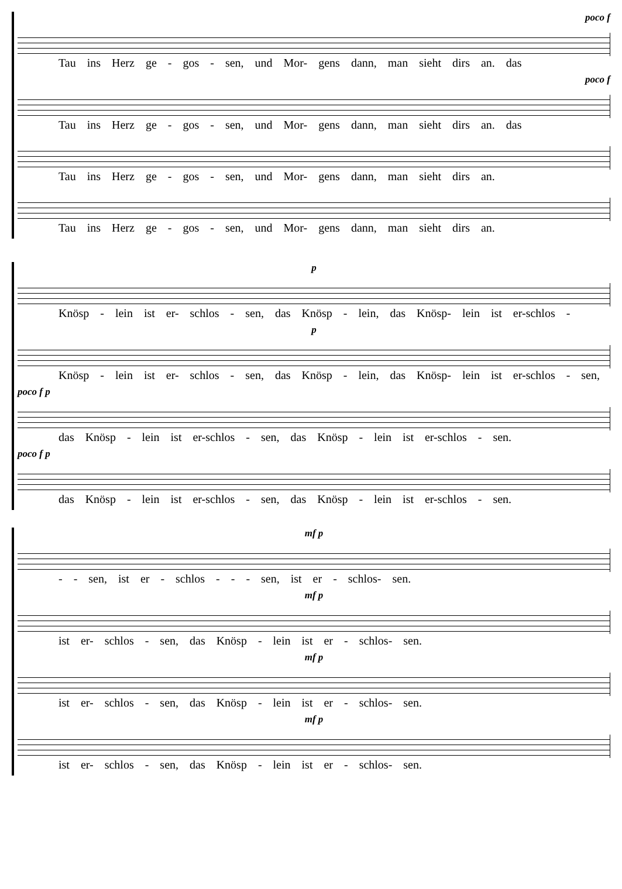poco f
Tau ins Herz ge - gos - sen, und Mor- gens dann, man sieht dirs an. das
poco f
Tau ins Herz ge - gos - sen, und Mor- gens dann, man sieht dirs an. das
Tau ins Herz ge - gos - sen, und Mor- gens dann, man sieht dirs an.
Tau ins Herz ge - gos - sen, und Mor- gens dann, man sieht dirs an.
p
Knösp - lein ist er- schlos - sen, das Knösp - lein, das Knösp- lein ist er-schlos -
p
Knösp - lein ist er- schlos - sen, das Knösp - lein, das Knösp- lein ist er-schlos - sen,
poco f p
das Knösp - lein ist er-schlos - sen, das Knösp - lein ist er-schlos - sen.
poco f p
das Knösp - lein ist er-schlos - sen, das Knösp - lein ist er-schlos - sen.
mf p
- - sen, ist er - schlos - - - sen, ist er - schlos- sen.
mf p
ist er- schlos - sen, das Knösp - lein ist er - schlos- sen.
mf p
ist er- schlos - sen, das Knösp - lein ist er - schlos- sen.
mf p
ist er- schlos - sen, das Knösp - lein ist er - schlos- sen.